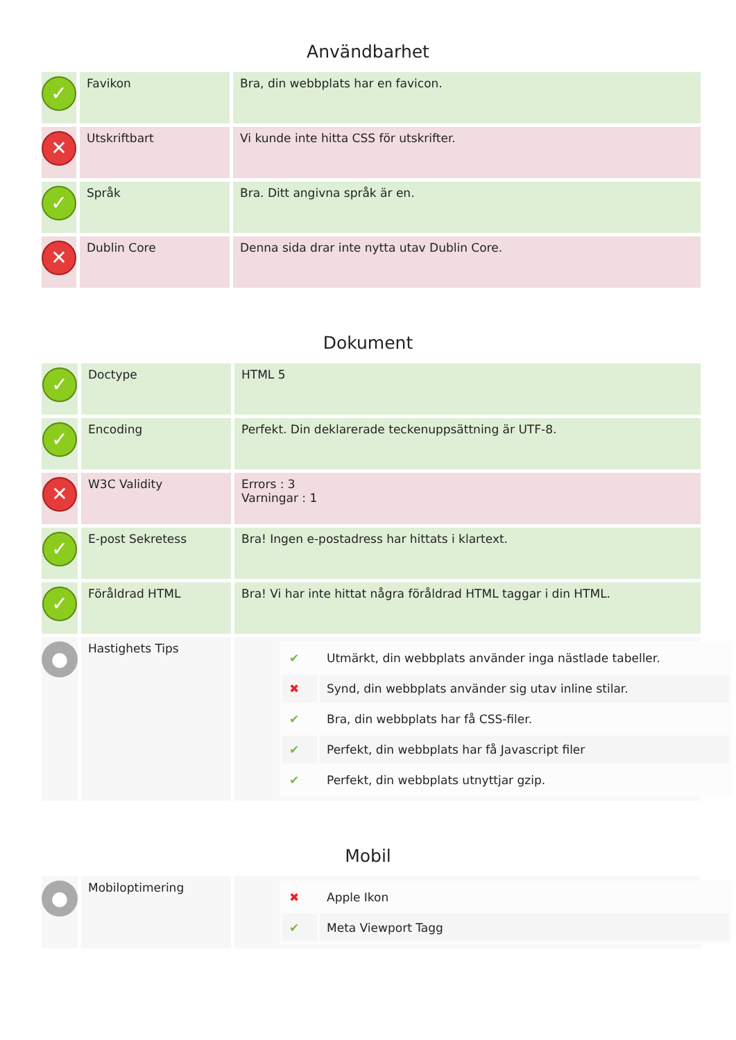Användbarhet
| ✓ | Favikon | Bra, din webbplats har en favicon. |
| ✕ | Utskriftbart | Vi kunde inte hitta CSS för utskrifter. |
| ✓ | Språk | Bra. Ditt angivna språk är en. |
| ✕ | Dublin Core | Denna sida drar inte nytta utav Dublin Core. |
Dokument
| ✓ | Doctype | HTML 5 |
| ✓ | Encoding | Perfekt. Din deklarerade teckenuppsättning är UTF-8. |
| ✕ | W3C Validity | Errors : 3 Varningar : 1 |
| ✓ | E-post Sekretess | Bra! Ingen e-postadress har hittats i klartext. |
| ✓ | Föråldrad HTML | Bra! Vi har inte hittat några föråldrad HTML taggar i din HTML. |
| ● | Hastighets Tips | / ✔ / Utmärkt, din webbplats använder inga nästlade tabeller. / / ✖ / Synd, din webbplats använder sig utav inline stilar. / / ✔ / Bra, din webbplats har få CSS-filer. / / ✔ / Perfekt, din webbplats har få Javascript filer / / ✔ / Perfekt, din webbplats utnyttjar gzip. / |
Mobil
| ● | Mobiloptimering | / ✖ / Apple Ikon / / ✔ / Meta Viewport Tagg / |